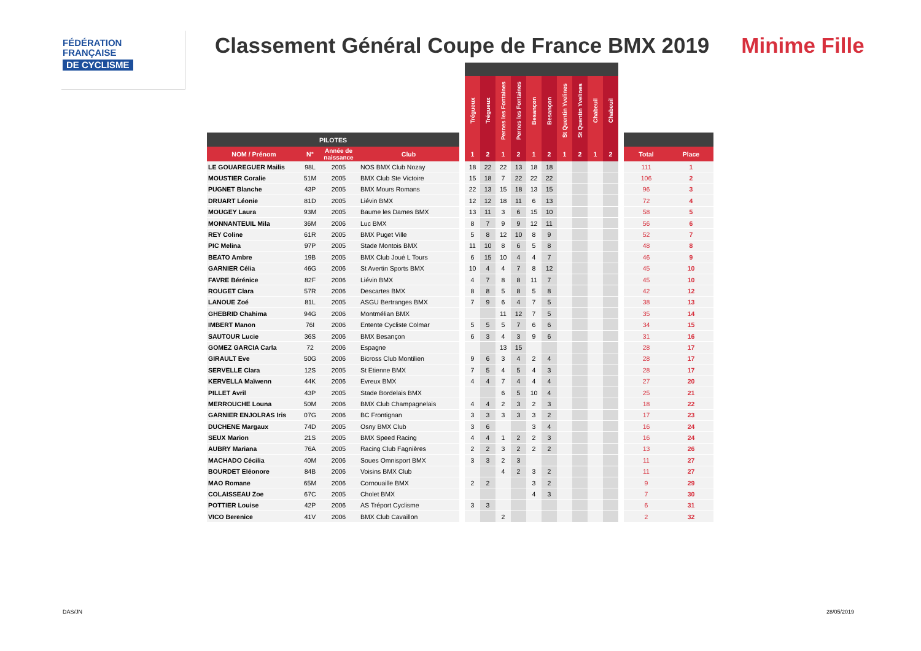FÉDÉRATION
FRANÇAISE
DE CYCLISME
Classement Général Coupe de France BMX 2019
Minime Fille
| | | | | | Trégueux | Trégueux | Pernes les Fontaines | Pernes les Fontaines | Besançon | Besançon | St Quentin Yvelines | St Quentin Yvelines | Chabeuil | Chabeuil | | | |
| --- | --- | --- | --- | --- | --- | --- | --- | --- | --- | --- | --- | --- | --- | --- | --- | --- | --- |
| PILOTES | | | | | | | | | | | | | | | | | |
| NOM / Prénom | N° | Année de naissance | Club | | 1 | 2 | 1 | 2 | 1 | 2 | 1 | 2 | 1 | 2 | | Total | Place |
| LE GOUAREGUER Mailis | 98L | 2005 | NOS BMX Club Nozay | | 18 | 22 | 22 | 13 | 18 | 18 | | | | | | 111 | 1 |
| MOUSTIER Coralie | 51M | 2005 | BMX Club Ste Victoire | | 15 | 18 | 7 | 22 | 22 | 22 | | | | | | 106 | 2 |
| PUGNET Blanche | 43P | 2005 | BMX Mours Romans | | 22 | 13 | 15 | 18 | 13 | 15 | | | | | | 96 | 3 |
| DRUART Léonie | 81D | 2005 | Liévin BMX | | 12 | 12 | 18 | 11 | 6 | 13 | | | | | | 72 | 4 |
| MOUGEY Laura | 93M | 2005 | Baume les Dames BMX | | 13 | 11 | 3 | 6 | 15 | 10 | | | | | | 58 | 5 |
| MONNANTEUIL Mila | 36M | 2006 | Luc BMX | | 8 | 7 | 9 | 9 | 12 | 11 | | | | | | 56 | 6 |
| REY Coline | 61R | 2005 | BMX Puget Ville | | 5 | 8 | 12 | 10 | 8 | 9 | | | | | | 52 | 7 |
| PIC Melina | 97P | 2005 | Stade Montois BMX | | 11 | 10 | 8 | 6 | 5 | 8 | | | | | | 48 | 8 |
| BEATO Ambre | 19B | 2005 | BMX Club Joué L Tours | | 6 | 15 | 10 | 4 | 4 | 7 | | | | | | 46 | 9 |
| GARNIER Célia | 46G | 2006 | St Avertin Sports BMX | | 10 | 4 | 4 | 7 | 8 | 12 | | | | | | 45 | 10 |
| FAVRE Bérénice | 82F | 2006 | Liévin BMX | | 4 | 7 | 8 | 8 | 11 | 7 | | | | | | 45 | 10 |
| ROUGET Clara | 57R | 2006 | Descartes BMX | | 8 | 8 | 5 | 8 | 5 | 8 | | | | | | 42 | 12 |
| LANOUE Zoé | 81L | 2005 | ASGU Bertranges BMX | | 7 | 9 | 6 | 4 | 7 | 5 | | | | | | 38 | 13 |
| GHEBRID Chahima | 94G | 2006 | Montmélian BMX | | | | 11 | 12 | 7 | 5 | | | | | | 35 | 14 |
| IMBERT Manon | 76I | 2006 | Entente Cycliste Colmar | | 5 | 5 | 5 | 7 | 6 | 6 | | | | | | 34 | 15 |
| SAUTOUR Lucie | 36S | 2006 | BMX Besançon | | 6 | 3 | 4 | 3 | 9 | 6 | | | | | | 31 | 16 |
| GOMEZ GARCIA Carla | 72 | 2006 | Espagne | | | | 13 | 15 | | | | | | | | 28 | 17 |
| GIRAULT Eve | 50G | 2006 | Bicross Club Montilien | | 9 | 6 | 3 | 4 | 2 | 4 | | | | | | 28 | 17 |
| SERVELLE Clara | 12S | 2005 | St Etienne BMX | | 7 | 5 | 4 | 5 | 4 | 3 | | | | | | 28 | 17 |
| KERVELLA Maïwenn | 44K | 2006 | Evreux BMX | | 4 | 4 | 7 | 4 | 4 | 4 | | | | | | 27 | 20 |
| PILLET Avril | 43P | 2005 | Stade Bordelais BMX | | | | 6 | 5 | 10 | 4 | | | | | | 25 | 21 |
| MERROUCHE Louna | 50M | 2006 | BMX Club Champagnelais | | 4 | 4 | 2 | 3 | 2 | 3 | | | | | | 18 | 22 |
| GARNIER ENJOLRAS Iris | 07G | 2006 | BC Frontignan | | 3 | 3 | 3 | 3 | 3 | 2 | | | | | | 17 | 23 |
| DUCHENE Margaux | 74D | 2005 | Osny BMX Club | | 3 | 6 | | | 3 | 4 | | | | | | 16 | 24 |
| SEUX Marion | 21S | 2005 | BMX Speed Racing | | 4 | 4 | 1 | 2 | 2 | 3 | | | | | | 16 | 24 |
| AUBRY Mariana | 76A | 2005 | Racing Club Fagnières | | 2 | 2 | 3 | 2 | 2 | 2 | | | | | | 13 | 26 |
| MACHADO Cécilia | 40M | 2006 | Soues Omnisport BMX | | 3 | 3 | 2 | 3 | | | | | | | | 11 | 27 |
| BOURDET Eléonore | 84B | 2006 | Voisins BMX Club | | | | 4 | 2 | 3 | 2 | | | | | | 11 | 27 |
| MAO Romane | 65M | 2006 | Cornouaille BMX | | 2 | 2 | | | 3 | 2 | | | | | | 9 | 29 |
| COLAISSEAU Zoe | 67C | 2005 | Cholet BMX | | | | | | 4 | 3 | | | | | | 7 | 30 |
| POTTIER Louise | 42P | 2006 | AS Tréport Cyclisme | | 3 | 3 | | | | | | | | | | 6 | 31 |
| VICO Berenice | 41V | 2006 | BMX Club Cavaillon | | | | 2 | | | | | | | | | 2 | 32 |
DAS/JN 28/05/2019